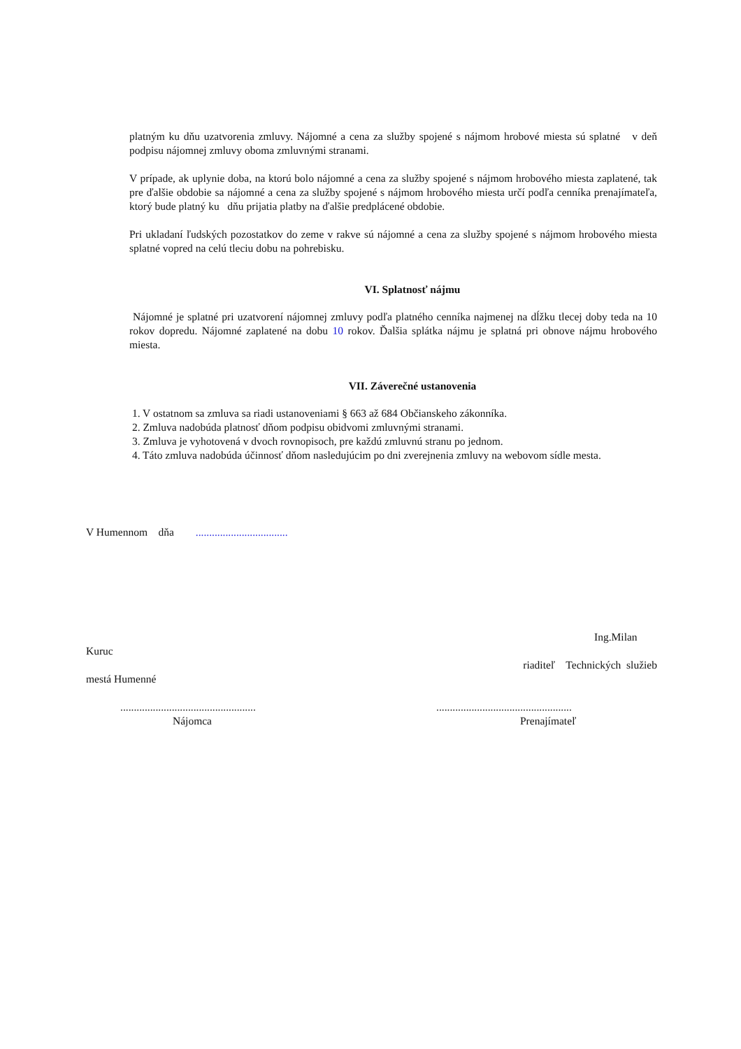platným ku dňu uzatvorenia zmluvy. Nájomné a cena za služby spojené s nájmom hrobové miesta sú splatné v deň podpisu nájomnej zmluvy oboma zmluvnými stranami.
V prípade, ak uplynie doba, na ktorú bolo nájomné a cena za služby spojené s nájmom hrobového miesta zaplatené, tak pre ďalšie obdobie sa nájomné a cena za služby spojené s nájmom hrobového miesta určí podľa cenníka prenajímateľa, ktorý bude platný ku dňu prijatia platby na ďalšie predplácené obdobie.
Pri ukladaní ľudských pozostatkov do zeme v rakve sú nájomné a cena za služby spojené s nájmom hrobového miesta splatné vopred na celú tleciu dobu na pohrebisku.
VI. Splatnosť nájmu
Nájomné je splatné pri uzatvorení nájomnej zmluvy podľa platného cenníka najmenej na dĺžku tlecej doby teda na 10 rokov dopredu. Nájomné zaplatené na dobu 10 rokov. Ďalšia splátka nájmu je splatná pri obnove nájmu hrobového miesta.
VII. Záverečné ustanovenia
1. V ostatnom sa zmluva sa riadi ustanoveniami § 663 až 684 Občianskeho zákonníka.
2. Zmluva nadobúda platnosť dňom podpisu obidvomi zmluvnými stranami.
3. Zmluva je vyhotovená v dvoch rovnopisoch, pre každú zmluvnú stranu po jednom.
4. Táto zmluva nadobúda účinnosť dňom nasledujúcim po dni zverejnenia zmluvy na webovom sídle mesta.
V Humennom dňa ..................................
Ing.Milan
Kuruc
riaditeľ Technických služieb
mestá Humenné
..................................................
Nájomca
..................................................
Prenajímateľ